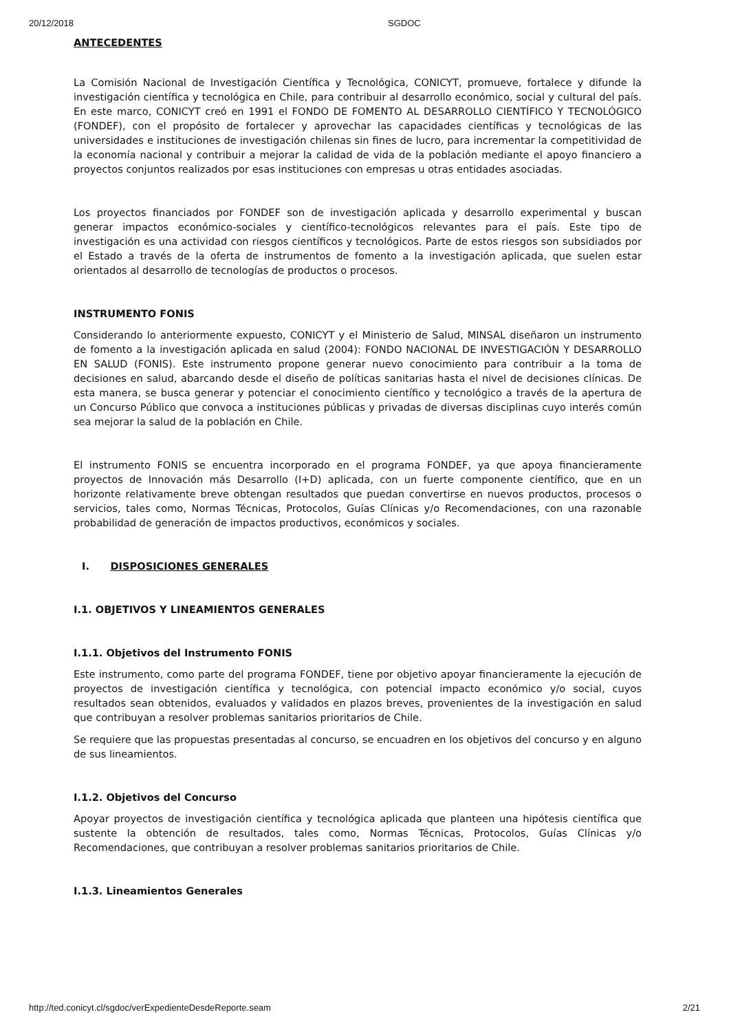20/12/2018 SGDOC
ANTECEDENTES
La Comisión Nacional de Investigación Científica y Tecnológica, CONICYT, promueve, fortalece y difunde la investigación científica y tecnológica en Chile, para contribuir al desarrollo económico, social y cultural del país. En este marco, CONICYT creó en 1991 el FONDO DE FOMENTO AL DESARROLLO CIENTÍFICO Y TECNOLÓGICO (FONDEF), con el propósito de fortalecer y aprovechar las capacidades científicas y tecnológicas de las universidades e instituciones de investigación chilenas sin fines de lucro, para incrementar la competitividad de la economía nacional y contribuir a mejorar la calidad de vida de la población mediante el apoyo financiero a proyectos conjuntos realizados por esas instituciones con empresas u otras entidades asociadas.
Los proyectos financiados por FONDEF son de investigación aplicada y desarrollo experimental y buscan generar impactos económico-sociales y científico-tecnológicos relevantes para el país. Este tipo de investigación es una actividad con riesgos científicos y tecnológicos. Parte de estos riesgos son subsidiados por el Estado a través de la oferta de instrumentos de fomento a la investigación aplicada, que suelen estar orientados al desarrollo de tecnologías de productos o procesos.
INSTRUMENTO FONIS
Considerando lo anteriormente expuesto, CONICYT y el Ministerio de Salud, MINSAL diseñaron un instrumento de fomento a la investigación aplicada en salud (2004): FONDO NACIONAL DE INVESTIGACIÓN Y DESARROLLO EN SALUD (FONIS). Este instrumento propone generar nuevo conocimiento para contribuir a la toma de decisiones en salud, abarcando desde el diseño de políticas sanitarias hasta el nivel de decisiones clínicas. De esta manera, se busca generar y potenciar el conocimiento científico y tecnológico a través de la apertura de un Concurso Público que convoca a instituciones públicas y privadas de diversas disciplinas cuyo interés común sea mejorar la salud de la población en Chile.
El instrumento FONIS se encuentra incorporado en el programa FONDEF, ya que apoya financieramente proyectos de Innovación más Desarrollo (I+D) aplicada, con un fuerte componente científico, que en un horizonte relativamente breve obtengan resultados que puedan convertirse en nuevos productos, procesos o servicios, tales como, Normas Técnicas, Protocolos, Guías Clínicas y/o Recomendaciones, con una razonable probabilidad de generación de impactos productivos, económicos y sociales.
I. DISPOSICIONES GENERALES
I.1. OBJETIVOS Y LINEAMIENTOS GENERALES
I.1.1. Objetivos del Instrumento FONIS
Este instrumento, como parte del programa FONDEF, tiene por objetivo apoyar financieramente la ejecución de proyectos de investigación científica y tecnológica, con potencial impacto económico y/o social, cuyos resultados sean obtenidos, evaluados y validados en plazos breves, provenientes de la investigación en salud que contribuyan a resolver problemas sanitarios prioritarios de Chile.
Se requiere que las propuestas presentadas al concurso, se encuadren en los objetivos del concurso y en alguno de sus lineamientos.
I.1.2. Objetivos del Concurso
Apoyar proyectos de investigación científica y tecnológica aplicada que planteen una hipótesis científica que sustente la obtención de resultados, tales como, Normas Técnicas, Protocolos, Guías Clínicas y/o Recomendaciones, que contribuyan a resolver problemas sanitarios prioritarios de Chile.
I.1.3. Lineamientos Generales
http://ted.conicyt.cl/sgdoc/verExpedienteDesdeReporte.seam 2/21